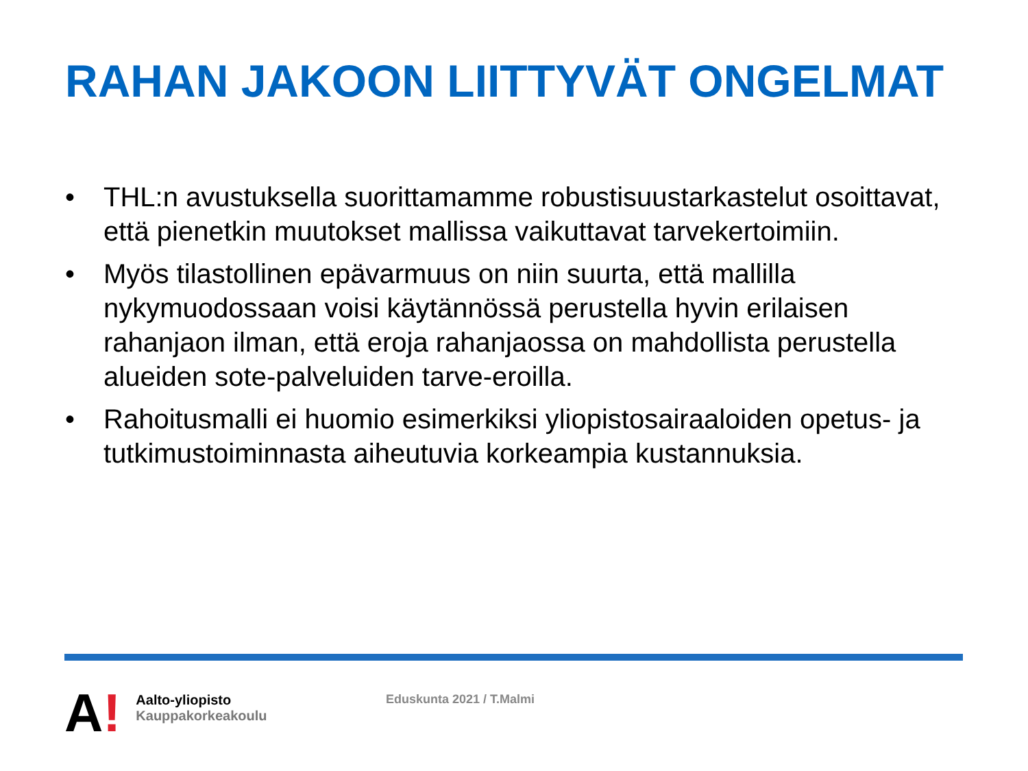RAHAN JAKOON LIITTYVÄT ONGELMAT
• THL:n avustuksella suorittamamme robustisuustarkastelut osoittavat, että pienetkin muutokset mallissa vaikuttavat tarvekertoimiin.
• Myös tilastollinen epävarmuus on niin suurta, että mallilla nykymuodossaan voisi käytännössä perustella hyvin erilaisen rahanjaon ilman, että eroja rahanjaossa on mahdollista perustella alueiden sote-palveluiden tarve-eroilla.
• Rahoitusmalli ei huomio esimerkiksi yliopistosairaaloiden opetus- ja tutkimustoiminnasta aiheutuvia korkeampia kustannuksia.
A!
Aalto-yliopisto
Kauppakorkeakoulu
Eduskunta 2021 / T.Malmi